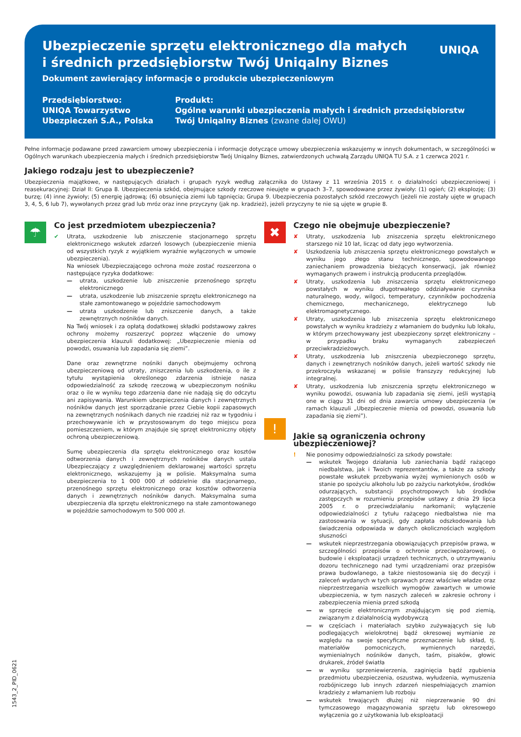Ubezpieczenie sprzętu elektronicznego dla małych i średnich przedsiębiorstw Twój Uniqalny Biznes
Dokument zawierający informacje o produkcie ubezpieczeniowym
UNIQA
Przedsiębiorstwo:
UNIQA Towarzystwo Ubezpieczeń S.A., Polska
Produkt:
Ogólne warunki ubezpieczenia małych i średnich przedsiębiorstw Twój Uniqalny Biznes (zwane dalej OWU)
Pełne informacje podawane przed zawarciem umowy ubezpieczenia i informacje dotyczące umowy ubezpieczenia wskazujemy w innych dokumentach, w szczególności w Ogólnych warunkach ubezpieczenia małych i średnich przedsiębiorstw Twój Uniqalny Biznes, zatwierdzonych uchwałą Zarządu UNIQA TU S.A. z 1 czerwca 2021 r.
Jakiego rodzaju jest to ubezpieczenie?
Ubezpieczenia majątkowe, w następujących działach i grupach ryzyk według załącznika do Ustawy z 11 września 2015 r. o działalności ubezpieczeniowej i reasekuracyjnej: Dział II: Grupa 8. Ubezpieczenia szkód, obejmujące szkody rzeczowe nieujęte w grupach 3–7, spowodowane przez żywioły: (1) ogień; (2) eksplozję; (3) burzę; (4) inne żywioły; (5) energię jądrową; (6) obsunięcia ziemi lub tąpnięcia; Grupa 9. Ubezpieczenia pozostałych szkód rzeczowych (jeżeli nie zostały ujęte w grupach 3, 4, 5, 6 lub 7), wywołanych przez grad lub mróz oraz inne przyczyny (jak np. kradzież), jeżeli przyczyny te nie są ujęte w grupie 8.
☂
Co jest przedmiotem ubezpieczenia?
✔ Utrata, uszkodzenie lub zniszczenie stacjonarnego sprzętu elektronicznego wskutek zdarzeń losowych (ubezpieczenie mienia od wszystkich ryzyk z wyjątkiem wyraźnie wyłączonych w umowie ubezpieczenia).
Na wniosek Ubezpieczającego ochrona może zostać rozszerzona o następujące ryzyka dodatkowe:
— utrata, uszkodzenie lub zniszczenie przenośnego sprzętu elektronicznego
— utrata, uszkodzenie lub zniszczenie sprzętu elektronicznego na stałe zamontowanego w pojeździe samochodowym
— utrata uszkodzenie lub zniszczenie danych, a także zewnętrznych nośników danych.
Na Twój wniosek i za opłatą dodatkowej składki podstawowy zakres ochrony możemy rozszerzyć poprzez włączenie do umowy ubezpieczenia klauzuli dodatkowej: „Ubezpieczenie mienia od powodzi, osuwania lub zapadania się ziemi”.
Dane oraz zewnętrzne nośniki danych obejmujemy ochroną ubezpieczeniową od utraty, zniszczenia lub uszkodzenia, o ile z tytułu wystąpienia określonego zdarzenia istnieje nasza odpowiedzialność za szkodę rzeczową w ubezpieczonym nośniku oraz o ile w wyniku tego zdarzenia dane nie nadają się do odczytu ani zapisywania. Warunkiem ubezpieczenia danych i zewnętrznych nośników danych jest sporządzanie przez Ciebie kopii zapasowych na zewnętrznych nośnikach danych nie rzadziej niż raz w tygodniu i przechowywanie ich w przystosowanym do tego miejscu poza pomieszczeniem, w którym znajduje się sprzęt elektroniczny objęty ochroną ubezpieczeniową.
Sumę ubezpieczenia dla sprzętu elektronicznego oraz kosztów odtworzenia danych i zewnętrznych nośników danych ustala Ubezpieczający z uwzględnieniem deklarowanej wartości sprzętu elektronicznego, wskazujemy ją w polisie. Maksymalna suma ubezpieczenia to 1 000 000 zł oddzielnie dla stacjonarnego, przenośnego sprzętu elektronicznego oraz kosztów odtworzenia danych i zewnętrznych nośników danych. Maksymalna suma ubezpieczenia dla sprzętu elektronicznego na stałe zamontowanego w pojeździe samochodowym to 500 000 zł.
✖
!
Czego nie obejmuje ubezpieczenie?
✘ Utraty, uszkodzenia lub zniszczenia sprzętu elektronicznego starszego niż 10 lat, licząc od daty jego wytworzenia.
✘ Uszkodzenia lub zniszczenia sprzętu elektronicznego powstałych w wyniku jego złego stanu technicznego, spowodowanego zaniechaniem prowadzenia bieżących konserwacji, jak również wymaganych prawem i instrukcją producenta przeglądów.
✘ Utraty, uszkodzenia lub zniszczenia sprzętu elektronicznego powstałych w wyniku długotrwałego oddziaływanie czynnika naturalnego, wody, wilgoci, temperatury, czynników pochodzenia chemicznego, mechanicznego, elektrycznego lub elektromagnetycznego.
✘ Utraty, uszkodzenia lub zniszczenia sprzętu elektronicznego powstałych w wyniku kradzieży z włamaniem do budynku lub lokalu, w którym przechowywany jest ubezpieczony sprzęt elektroniczny – w przypadku braku wymaganych zabezpieczeń przeciwkradzieżowych.
✘ Utraty, uszkodzenia lub zniszczenia ubezpieczonego sprzętu, danych i zewnętrznych nośników danych, jeżeli wartość szkody nie przekroczyła wskazanej w polisie franszyzy redukcyjnej lub integralnej.
✘ Utraty, uszkodzenia lub zniszczenia sprzętu elektronicznego w wyniku powodzi, osuwania lub zapadania się ziemi, jeśli wystąpią one w ciągu 31 dni od dnia zawarcia umowy ubezpieczenia (w ramach klauzuli „Ubezpieczenie mienia od powodzi, osuwania lub zapadania się ziemi”).
Jakie są ograniczenia ochrony ubezpieczeniowej?
! Nie ponosimy odpowiedzialności za szkody powstałe:
— wskutek Twojego działania lub zaniechania bądź rażącego niedbalstwa, jak i Twoich reprezentantów, a także za szkody powstałe wskutek przebywania wyżej wymienionych osób w stanie po spożyciu alkoholu lub po zażyciu narkotyków, środków odurzających, substancji psychotropowych lub środków zastępczych w rozumieniu przepisów ustawy z dnia 29 lipca 2005 r. o przeciwdziałaniu narkomanii; wyłączenie odpowiedzialności z tytułu rażącego niedbalstwa nie ma zastosowania w sytuacji, gdy zapłata odszkodowania lub świadczenia odpowiada w danych okolicznościach względom słuszności
— wskutek nieprzestrzegania obowiązujących przepisów prawa, w szczególności przepisów o ochronie przeciwpożarowej, o budowie i eksploatacji urządzeń technicznych, o utrzymywaniu dozoru technicznego nad tymi urządzeniami oraz przepisów prawa budowlanego, a także niestosowania się do decyzji i zaleceń wydanych w tych sprawach przez właściwe władze oraz nieprzestrzegania wszelkich wymogów zawartych w umowie ubezpieczenia, w tym naszych zaleceń w zakresie ochrony i zabezpieczenia mienia przed szkodą
— w sprzęcie elektronicznym znajdującym się pod ziemią, związanym z działalnością wydobywczą
— w częściach i materiałach szybko zużywających się lub podlegających wielokrotnej bądź okresowej wymianie ze względu na swoje specyficzne przeznaczenie lub skład, tj. materiałów pomocniczych, wymiennych narzędzi, wymienialnych nośników danych, taśm, pisaków, głowic drukarek, źródeł światła
— w wyniku sprzeniewierzenia, zaginięcia bądź zgubienia przedmiotu ubezpieczenia, oszustwa, wyłudzenia, wymuszenia rozbójniczego lub innych zdarzeń niespełniających znamion kradzieży z włamaniem lub rozboju
— wskutek trwających dłużej niż nieprzerwanie 90 dni tymczasowego magazynowania sprzętu lub okresowego wyłączenia go z użytkowania lub eksploatacji
1543_2_PID_0621